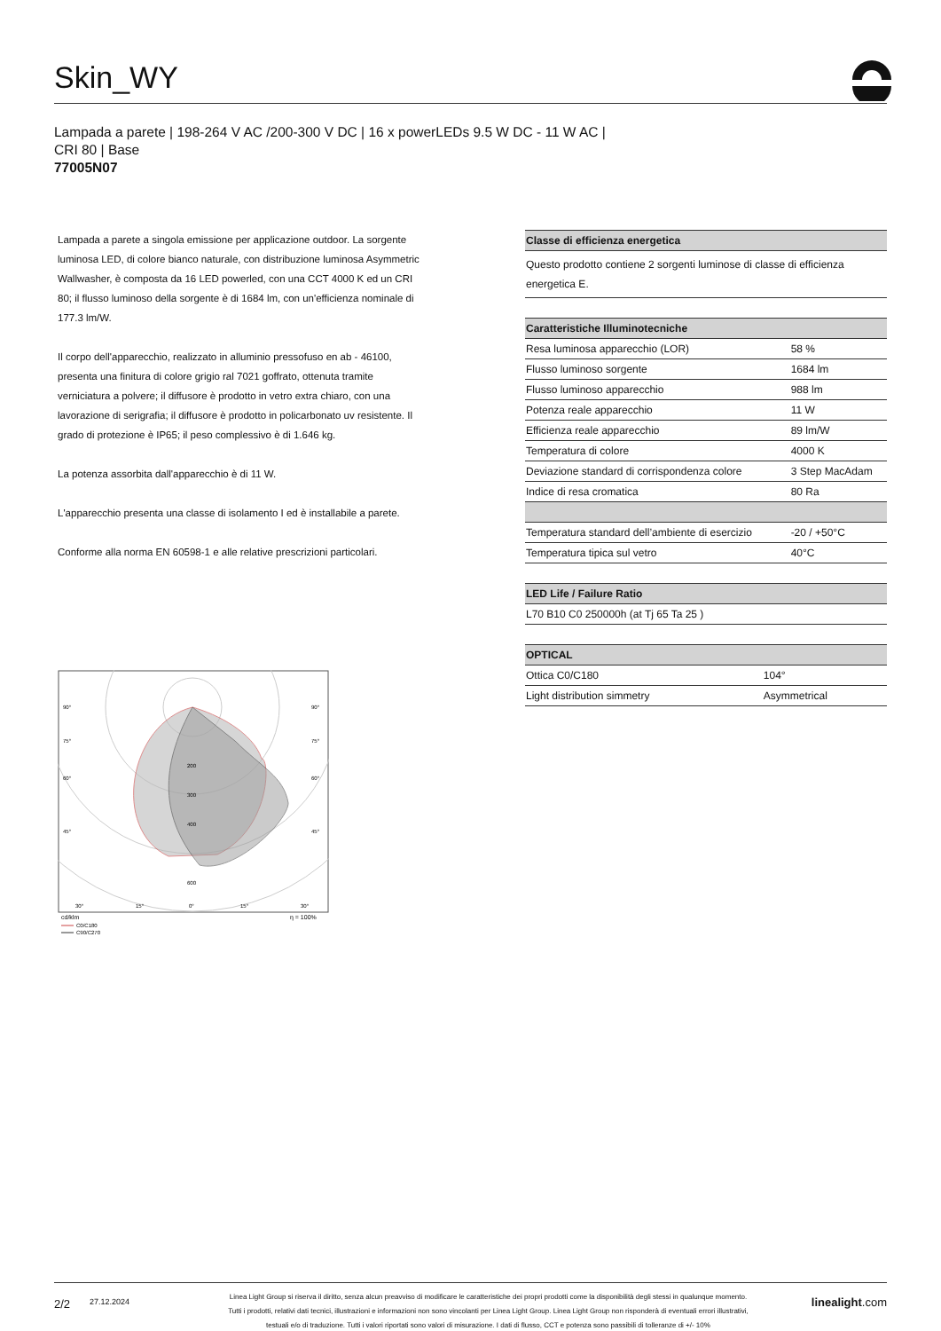Skin_WY
Lampada a parete | 198-264 V AC /200-300 V DC | 16 x powerLEDs 9.5 W DC - 11 W AC |
CRI 80 | Base
77005N07
Lampada a parete a singola emissione per applicazione outdoor. La sorgente luminosa LED, di colore bianco naturale, con distribuzione luminosa Asymmetric Wallwasher, è composta da 16 LED powerled, con una CCT 4000 K ed un CRI 80; il flusso luminoso della sorgente è di 1684 lm, con un'efficienza nominale di 177.3 lm/W.
Il corpo dell'apparecchio, realizzato in alluminio pressofuso en ab - 46100, presenta una finitura di colore grigio ral 7021 goffrato, ottenuta tramite verniciatura a polvere; il diffusore è prodotto in vetro extra chiaro, con una lavorazione di serigrafia; il diffusore è prodotto in policarbonato uv resistente. Il grado di protezione è IP65; il peso complessivo è di 1.646 kg.
La potenza assorbita dall'apparecchio è di 11 W.
L'apparecchio presenta una classe di isolamento I ed è installabile a parete.
Conforme alla norma EN 60598-1 e alle relative prescrizioni particolari.
90°
90°
75°
75°
60°
60°
45°
45°
200
300
400
600
30°
15°
0°
15°
30°
cd/klm
η = 100%
C0/C180
C90/C270
| Classe di efficienza energetica |
| --- |
| Questo prodotto contiene 2 sorgenti luminose di classe di efficienza energetica E. |
| Caratteristiche Illuminotecniche | |
| --- | --- |
| Resa luminosa apparecchio (LOR) | 58 % |
| Flusso luminoso sorgente | 1684 lm |
| Flusso luminoso apparecchio | 988 lm |
| Potenza reale apparecchio | 11 W |
| Efficienza reale apparecchio | 89 lm/W |
| Temperatura di colore | 4000 K |
| Deviazione standard di corrispondenza colore | 3 Step MacAdam |
| Indice di resa cromatica | 80 Ra |
| Temperatura standard dell’ambiente di esercizio | -20 / +50°C |
| Temperatura tipica sul vetro | 40°C |
| LED Life / Failure Ratio |
| --- |
| L70 B10 C0 250000h (at Tj 65 Ta 25 ) |
| OPTICAL | |
| --- | --- |
| Ottica C0/C180 | 104° |
| Light distribution simmetry | Asymmetrical |
2/2
27.12.2024
Linea Light Group si riserva il diritto, senza alcun preavviso di modificare le caratteristiche dei propri prodotti come la disponibilità degli stessi in qualunque momento.
Tutti i prodotti, relativi dati tecnici, illustrazioni e informazioni non sono vincolanti per Linea Light Group. Linea Light Group non risponderà di eventuali errori illustrativi,
testuali e/o di traduzione. Tutti i valori riportati sono valori di misurazione. I dati di flusso, CCT e potenza sono passibili di tolleranze di +/- 10%
linealight.com